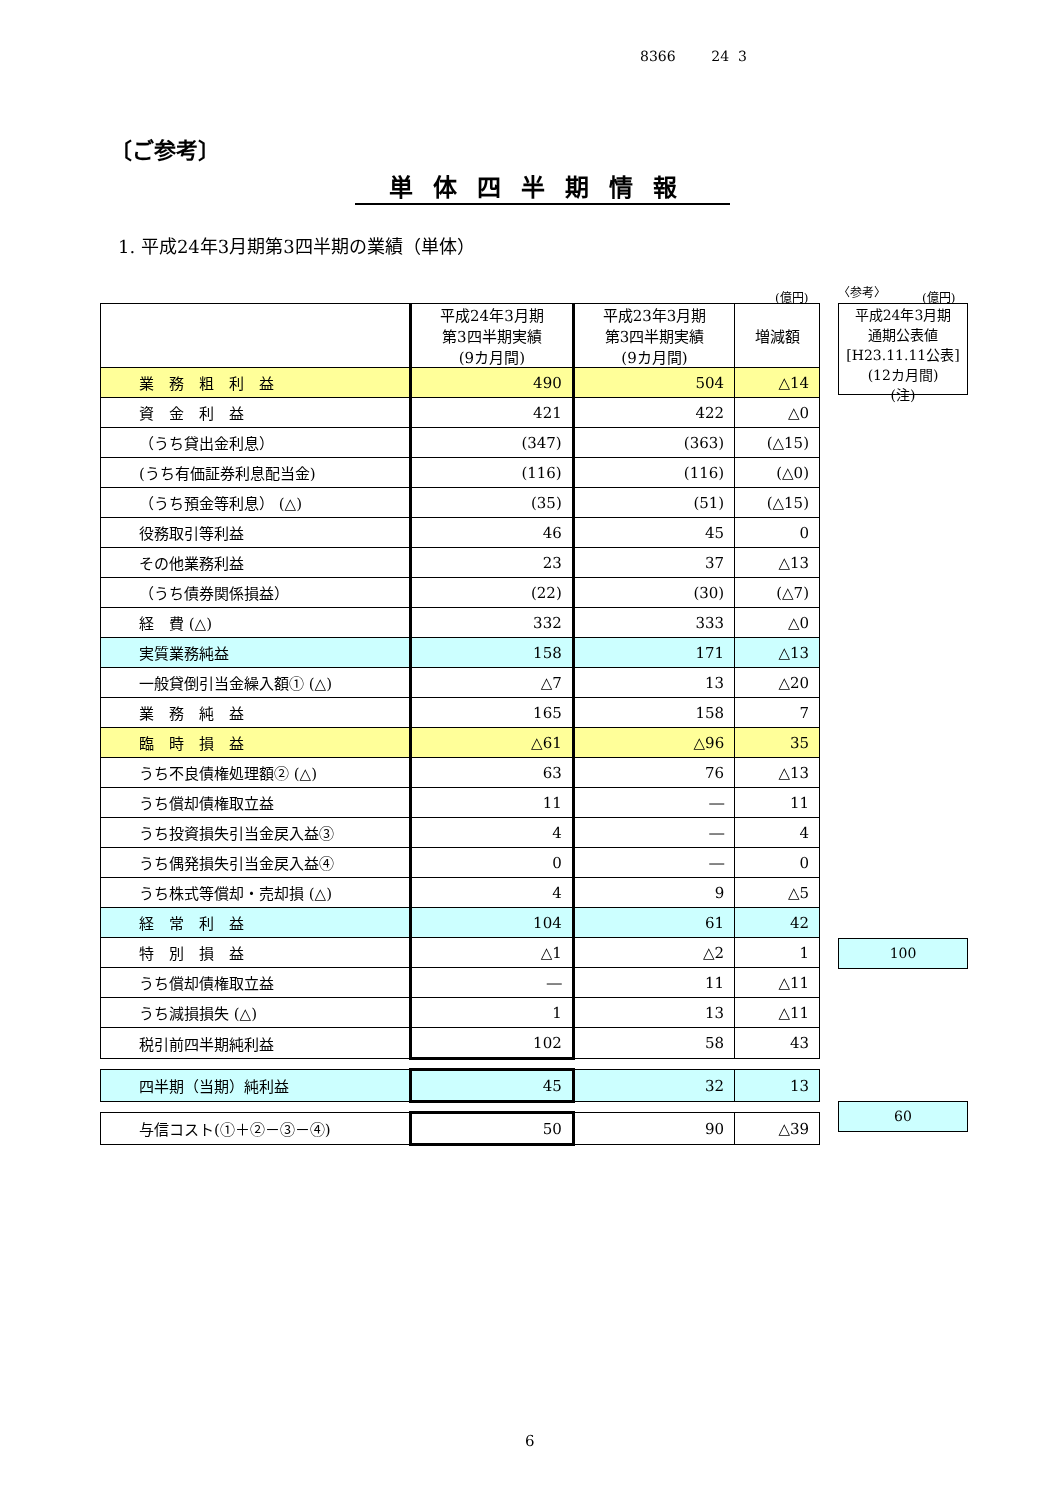8366 24 3
〔ご参考〕
単体四半期情報
1. 平成24年3月期第3四半期の業績（単体）
(億円) 〈参考〉 (億円)
| | 平成24年3月期 第3四半期実績 (9カ月間) | 平成23年3月期 第3四半期実績 (9カ月間) | 増減額 |
| 業 務 粗 利 益 | 490 | 504 | △14 |
| 資 金 利 益 | 421 | 422 | △0 |
| （うち貸出金利息） | (347) | (363) | (△15) |
| (うち有価証券利息配当金) | (116) | (116) | (△0) |
| （うち預金等利息） (△) | (35) | (51) | (△15) |
| 役務取引等利益 | 46 | 45 | 0 |
| その他業務利益 | 23 | 37 | △13 |
| （うち債券関係損益） | (22) | (30) | (△7) |
| 経 費 (△) | 332 | 333 | △0 |
| 実質業務純益 | 158 | 171 | △13 |
| 一般貸倒引当金繰入額① (△) | △7 | 13 | △20 |
| 業 務 純 益 | 165 | 158 | 7 |
| 臨 時 損 益 | △61 | △96 | 35 |
| うち不良債権処理額② (△) | 63 | 76 | △13 |
| うち償却債権取立益 | 11 | ― | 11 |
| うち投資損失引当金戻入益③ | 4 | ― | 4 |
| うち偶発損失引当金戻入益④ | 0 | ― | 0 |
| うち株式等償却・売却損 (△) | 4 | 9 | △5 |
| 経 常 利 益 | 104 | 61 | 42 |
| 特 別 損 益 | △1 | △2 | 1 |
| うち償却債権取立益 | ― | 11 | △11 |
| うち減損損失 (△) | 1 | 13 | △11 |
| 税引前四半期純利益 | 102 | 58 | 43 |
| 四半期（当期）純利益 | 45 | 32 | 13 |
| 与信コスト(①＋②－③－④) | 50 | 90 | △39 |
平成24年3月期
通期公表値
[H23.11.11公表]
(12カ月間)
(注)
100
60
6